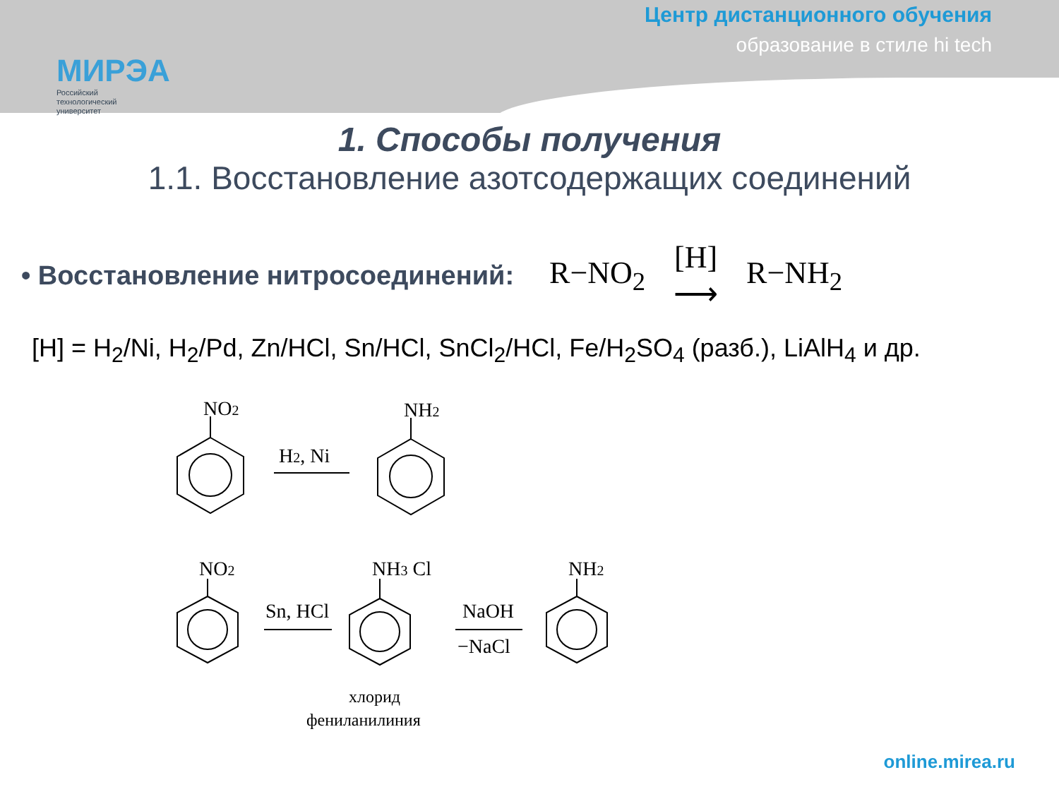МИРЭА
Российский
технологический
университет
Центр дистанционного обучения
образование в стиле hi tech
1. Способы получения
1.1. Восстановление азотсодержащих соединений
• Восстановление нитросоединений:
R−NO<sub>2</sub> [H]
⟶ R−NH<sub>2</sub>
[H] = H<sub>2</sub>/Ni, H<sub>2</sub>/Pd, Zn/HCl, Sn/HCl, SnCl<sub>2</sub>/HCl, Fe/H<sub>2</sub>SO<sub>4</sub> (разб.), LiAlH<sub>4</sub> и др.
NO2
NH2
H2, Ni
NO2
Sn, HCl
NH3 Cl
NaOH
−NaCl
NH2
хлорид
фениланилиния
online.mirea.ru